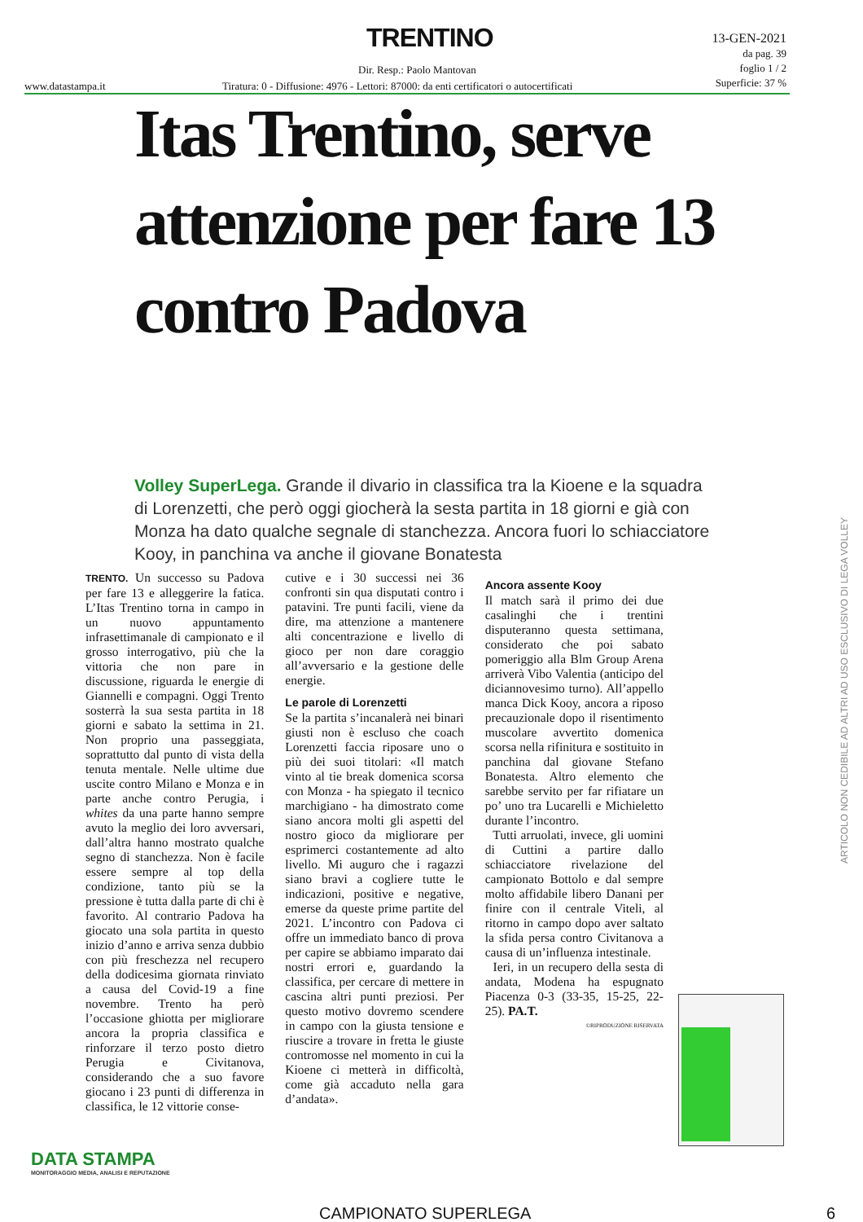TRENTINO
13-GEN-2021
da pag. 39
foglio 1 / 2
Superficie: 37 %
Dir. Resp.: Paolo Mantovan
www.datastampa.it
Tiratura: 0 - Diffusione: 4976 - Lettori: 87000: da enti certificatori o autocertificati
Itas Trentino, serve attenzione per fare 13 contro Padova
Volley SuperLega. Grande il divario in classifica tra la Kioene e la squadra di Lorenzetti, che però oggi giocherà la sesta partita in 18 giorni e già con Monza ha dato qualche segnale di stanchezza. Ancora fuori lo schiacciatore Kooy, in panchina va anche il giovane Bonatesta
TRENTO. Un successo su Padova per fare 13 e alleggerire la fatica. L’Itas Trentino torna in campo in un nuovo appuntamento infrasettimanale di campionato e il grosso interrogativo, più che la vittoria che non pare in discussione, riguarda le energie di Giannelli e compagni. Oggi Trento sosterrà la sua sesta partita in 18 giorni e sabato la settima in 21. Non proprio una passeggiata, soprattutto dal punto di vista della tenuta mentale. Nelle ultime due uscite contro Milano e Monza e in parte anche contro Perugia, i whites da una parte hanno sempre avuto la meglio dei loro avversari, dall’altra hanno mostrato qualche segno di stanchezza. Non è facile essere sempre al top della condizione, tanto più se la pressione è tutta dalla parte di chi è favorito. Al contrario Padova ha giocato una sola partita in questo inizio d’anno e arriva senza dubbio con più freschezza nel recupero della dodicesima giornata rinviato a causa del Covid-19 a fine novembre. Trento ha però l’occasione ghiotta per migliorare ancora la propria classifica e rinforzare il terzo posto dietro Perugia e Civitanova, considerando che a suo favore giocano i 23 punti di differenza in classifica, le 12 vittorie conse-
cutive e i 30 successi nei 36 confronti sin qua disputati contro i patavini. Tre punti facili, viene da dire, ma attenzione a mantenere alti concentrazione e livello di gioco per non dare coraggio all’avversario e la gestione delle energie.
Le parole di Lorenzetti
Se la partita s’incanalerà nei binari giusti non è escluso che coach Lorenzetti faccia riposare uno o più dei suoi titolari: «Il match vinto al tie break domenica scorsa con Monza - ha spiegato il tecnico marchigiano - ha dimostrato come siano ancora molti gli aspetti del nostro gioco da migliorare per esprimerci costantemente ad alto livello. Mi auguro che i ragazzi siano bravi a cogliere tutte le indicazioni, positive e negative, emerse da queste prime partite del 2021. L’incontro con Padova ci offre un immediato banco di prova per capire se abbiamo imparato dai nostri errori e, guardando la classifica, per cercare di mettere in cascina altri punti preziosi. Per questo motivo dovremo scendere in campo con la giusta tensione e riuscire a trovare in fretta le giuste contromosse nel momento in cui la Kioene ci metterà in difficoltà, come già accaduto nella gara d’andata».
Ancora assente Kooy
Il match sarà il primo dei due casalinghi che i trentini disputeranno questa settimana, considerato che poi sabato pomeriggio alla Blm Group Arena arriverà Vibo Valentia (anticipo del diciannovesimo turno). All’appello manca Dick Kooy, ancora a riposo precauzionale dopo il risentimento muscolare avvertito domenica scorsa nella rifinitura e sostituito in panchina dal giovane Stefano Bonatesta. Altro elemento che sarebbe servito per far rifiatare un po’ uno tra Lucarelli e Michieletto durante l’incontro.
Tutti arruolati, invece, gli uomini di Cuttini a partire dallo schiacciatore rivelazione del campionato Bottolo e dal sempre molto affidabile libero Danani per finire con il centrale Viteli, al ritorno in campo dopo aver saltato la sfida persa contro Civitanova a causa di un’influenza intestinale.
Ieri, in un recupero della sesta di andata, Modena ha espugnato Piacenza 0-3 (33-35, 15-25, 22-25). PA.T.
©RIPRODUZIONE RISERVATA
ARTICOLO NON CEDIBILE AD ALTRI AD USO ESCLUSIVO DI LEGA VOLLEY
DATA STAMPA
MONITORAGGIO MEDIA, ANALISI E REPUTAZIONE
CAMPIONATO SUPERLEGA 6